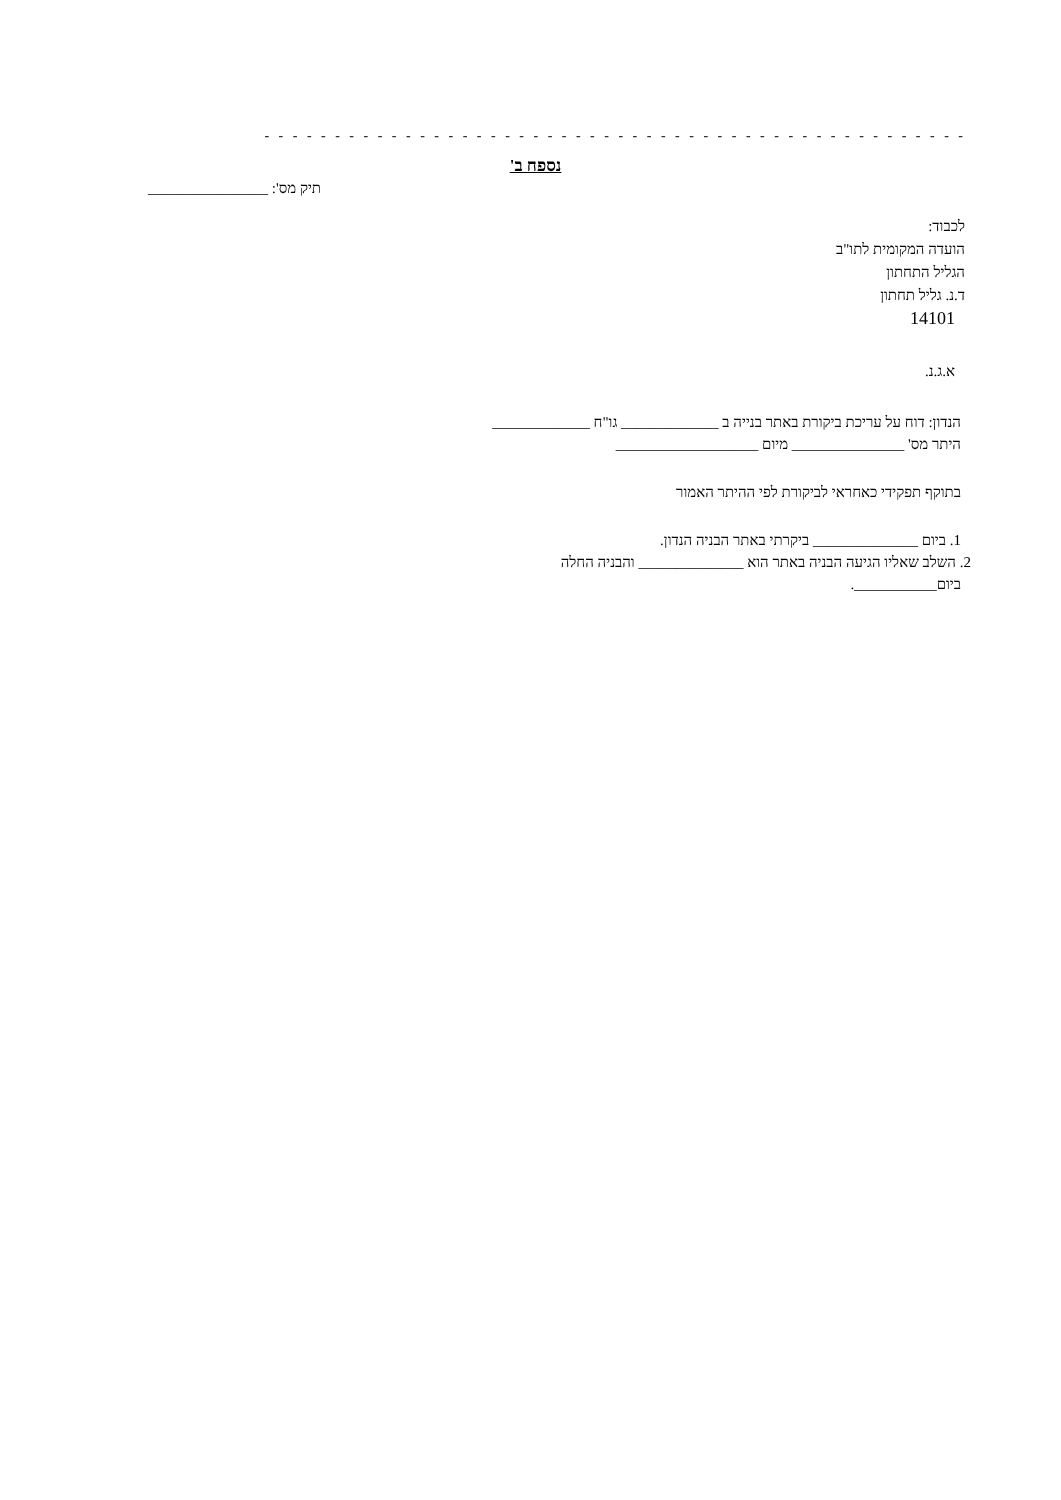- - - - - - - - - - - - - - - - - - - - - - - - - - - - - - - - - - - - - - - - - - - - - - - - - - - - - - - - - - - - - - - - - - - - - - -
נספח ב'
תיק מס': ________________
לכבוד:
הועדה המקומית לתו"ב
הגליל התחתון
ד.נ. גליל תחתון
14101
א.ג.נ.
הנדון: דוח על עריכת ביקורת באתר בנייה ב _____________ גו"ח _____________
היתר מס' _______________ מיום ___________________
בתוקף תפקידי כאחראי לביקורת לפי ההיתר האמור
1. ביום ______________ ביקרתי באתר הבניה הנדון.
2. השלב שאליו הגיעה הבניה באתר הוא ______________ והבניה החלה
ביום___________.